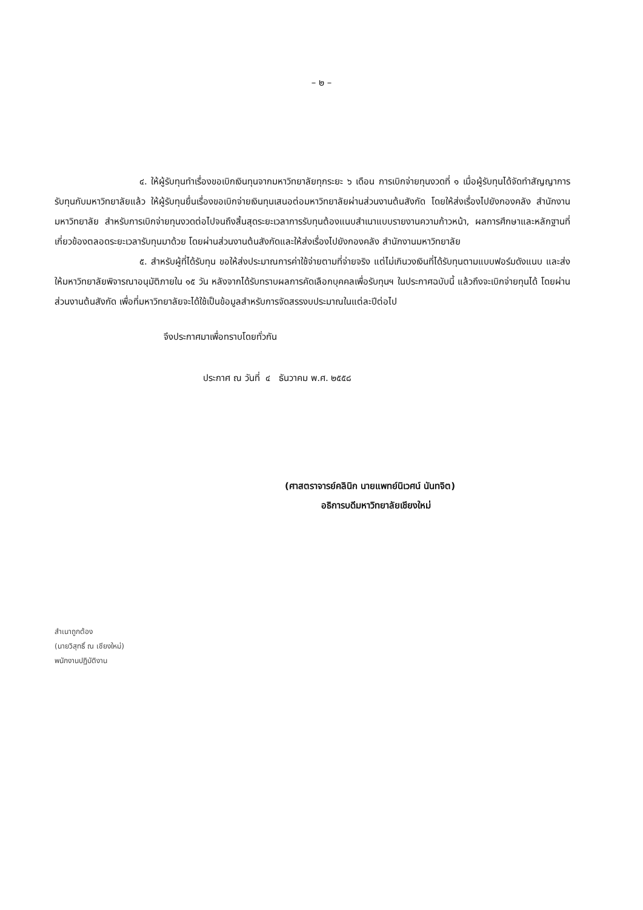– ๒ –
๔. ให้ผู้รับทุนทำเรื่องขอเบิกเงินทุนจากมหาวิทยาลัยทุกระยะ ๖ เดือน การเบิกจ่ายทุนงวดที่ ๑ เมื่อผู้รับทุนได้จัดทำสัญญาการรับทุนกับมหาวิทยาลัยแล้ว ให้ผู้รับทุนยื่นเรื่องขอเบิกจ่ายเงินทุนเสนอต่อมหาวิทยาลัยผ่านส่วนงานต้นสังกัด โดยให้ส่งเรื่องไปยังกองคลัง สำนักงานมหาวิทยาลัย สำหรับการเบิกจ่ายทุนงวดต่อไปจนถึงสิ้นสุดระยะเวลาการรับทุนต้องแนบสำเนาแบบรายงานความก้าวหน้า, ผลการศึกษาและหลักฐานที่เกี่ยวข้องตลอดระยะเวลารับทุนมาด้วย โดยผ่านส่วนงานต้นสังกัดและให้ส่งเรื่องไปยังกองคลัง สำนักงานมหาวิทยาลัย
๕. สำหรับผู้ที่ได้รับทุน ขอให้ส่งประมาณการค่าใช้จ่ายตามที่จ่ายจริง แต่ไม่เกินวงเงินที่ได้รับทุนตามแบบฟอร์มดังแนบ และส่งให้มหาวิทยาลัยพิจารณาอนุมัติภายใน ๑๕ วัน หลังจากได้รับทราบผลการคัดเลือกบุคคลเพื่อรับทุนฯ ในประกาศฉบับนี้ แล้วถึงจะเบิกจ่ายทุนได้ โดยผ่านส่วนงานต้นสังกัด เพื่อที่มหาวิทยาลัยจะได้ใช้เป็นข้อมูลสำหรับการจัดสรรงบประมาณในแต่ละปีต่อไป
จึงประกาศมาเพื่อทราบโดยทั่วกัน
ประกาศ ณ วันที่ ๔ ธันวาคม พ.ศ. ๒๕๕๘
(ศาสตราจารย์คลินิก นายแพทย์นิเวศน์ นันทจิต)
อธิการบดีมหาวิทยาลัยเชียงใหม่
สำเนาถูกต้อง
(นายวิสุทธิ์ ณ เชียงใหม่)
พนักงานปฏิบัติงาน